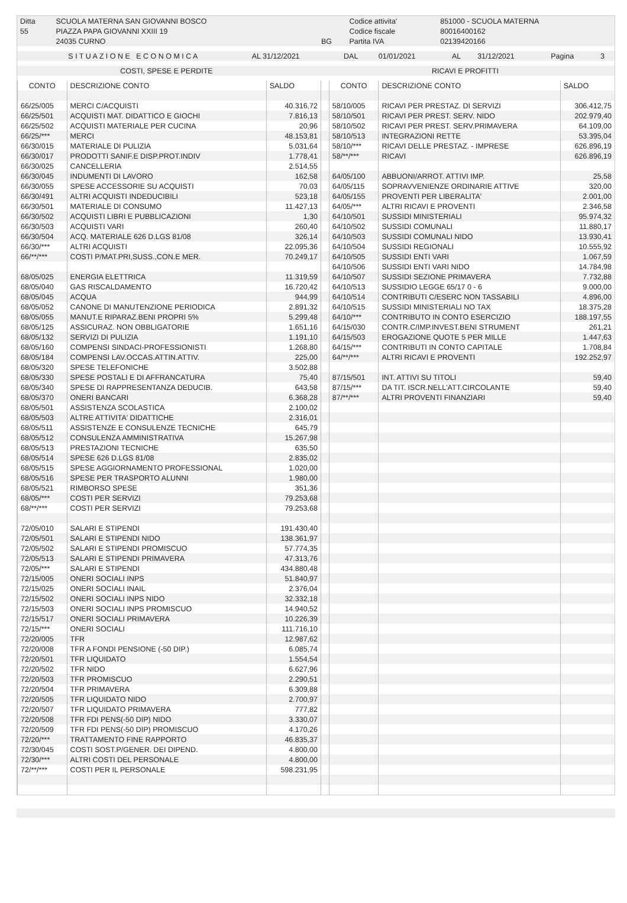| Ditta | SCUOLA MATERNA SAN GIOVANNI BOSCO | | Codice attivita' | 851000 - SCUOLA MATERNA |
| 55 | PIAZZA PAPA GIOVANNI XXIII 19 | | Codice fiscale | 80016400162 |
| | 24035 CURNO | BG | Partita IVA | 02139420166 |
| S I T U A Z I O N E E C O N O M I C A | AL 31/12/2021 | DAL | 01/01/2021 | AL | 31/12/2021 | Pagina | 3 |
| COSTI, SPESE E PERDITE | RICAVI E PROFITTI |
| CONTO | DESCRIZIONE CONTO | SALDO | | CONTO | DESCRIZIONE CONTO | SALDO |
| 66/25/005 | MERCI C/ACQUISTI | 40.316,72 | | 58/10/005 | RICAVI PER PRESTAZ. DI SERVIZI | 306.412,75 |
| 66/25/501 | ACQUISTI MAT. DIDATTICO E GIOCHI | 7.816,13 | | 58/10/501 | RICAVI PER PREST. SERV. NIDO | 202.979,40 |
| 66/25/502 | ACQUISTI MATERIALE PER CUCINA | 20,96 | | 58/10/502 | RICAVI PER PREST. SERV.PRIMAVERA | 64.109,00 |
| 66/25/*** | MERCI | 48.153,81 | | 58/10/513 | INTEGRAZIONI RETTE | 53.395,04 |
| 66/30/015 | MATERIALE DI PULIZIA | 5.031,64 | | 58/10/*** | RICAVI DELLE PRESTAZ. - IMPRESE | 626.896,19 |
| 66/30/017 | PRODOTTI SANIF.E DISP.PROT.INDIV | 1.778,41 | | 58/**/*** | RICAVI | 626.896,19 |
| 66/30/025 | CANCELLERIA | 2.514,55 | | | | |
| 66/30/045 | INDUMENTI DI LAVORO | 162,58 | | 64/05/100 | ABBUONI/ARROT. ATTIVI IMP. | 25,58 |
| 66/30/055 | SPESE ACCESSORIE SU ACQUISTI | 70,03 | | 64/05/115 | SOPRAVVENIENZE ORDINARIE ATTIVE | 320,00 |
| 66/30/491 | ALTRI ACQUISTI INDEDUCIBILI | 523,18 | | 64/05/155 | PROVENTI PER LIBERALITA' | 2.001,00 |
| 66/30/501 | MATERIALE DI CONSUMO | 11.427,13 | | 64/05/*** | ALTRI RICAVI E PROVENTI | 2.346,58 |
| 66/30/502 | ACQUISTI LIBRI E PUBBLICAZIONI | 1,30 | | 64/10/501 | SUSSIDI MINISTERIALI | 95.974,32 |
| 66/30/503 | ACQUISTI VARI | 260,40 | | 64/10/502 | SUSSIDI COMUNALI | 11.880,17 |
| 66/30/504 | ACQ. MATERIALE 626 D.LGS 81/08 | 326,14 | | 64/10/503 | SUSSIDI COMUNALI NIDO | 13.930,41 |
| 66/30/*** | ALTRI ACQUISTI | 22.095,36 | | 64/10/504 | SUSSIDI REGIONALI | 10.555,92 |
| 66/**/*** | COSTI P/MAT.PRI,SUSS.,CON.E MER. | 70.249,17 | | 64/10/505 | SUSSIDI ENTI VARI | 1.067,59 |
| | | | | 64/10/506 | SUSSIDI ENTI VARI NIDO | 14.784,98 |
| 68/05/025 | ENERGIA ELETTRICA | 11.319,59 | | 64/10/507 | SUSSIDI SEZIONE PRIMAVERA | 7.732,88 |
| 68/05/040 | GAS RISCALDAMENTO | 16.720,42 | | 64/10/513 | SUSSIDIO LEGGE 65/17 0 - 6 | 9.000,00 |
| 68/05/045 | ACQUA | 944,99 | | 64/10/514 | CONTRIBUTI C/ESERC NON TASSABILI | 4.896,00 |
| 68/05/052 | CANONE DI MANUTENZIONE PERIODICA | 2.891,32 | | 64/10/515 | SUSSIDI MINISTERIALI NO TAX | 18.375,28 |
| 68/05/055 | MANUT.E RIPARAZ.BENI PROPRI 5% | 5.299,48 | | 64/10/*** | CONTRIBUTO IN CONTO ESERCIZIO | 188.197,55 |
| 68/05/125 | ASSICURAZ. NON OBBLIGATORIE | 1.651,16 | | 64/15/030 | CONTR.C/IMP.INVEST.BENI STRUMENT | 261,21 |
| 68/05/132 | SERVIZI DI PULIZIA | 1.191,10 | | 64/15/503 | EROGAZIONE QUOTE 5 PER MILLE | 1.447,63 |
| 68/05/160 | COMPENSI SINDACI-PROFESSIONISTI | 1.268,80 | | 64/15/*** | CONTRIBUTI IN CONTO CAPITALE | 1.708,84 |
| 68/05/184 | COMPENSI LAV.OCCAS.ATTIN.ATTIV. | 225,00 | | 64/**/*** | ALTRI RICAVI E PROVENTI | 192.252,97 |
| 68/05/320 | SPESE TELEFONICHE | 3.502,88 | | | | |
| 68/05/330 | SPESE POSTALI E DI AFFRANCATURA | 75,40 | | 87/15/501 | INT. ATTIVI SU TITOLI | 59,40 |
| 68/05/340 | SPESE DI RAPPRESENTANZA DEDUCIB. | 643,58 | | 87/15/*** | DA TIT. ISCR.NELL'ATT.CIRCOLANTE | 59,40 |
| 68/05/370 | ONERI BANCARI | 6.368,28 | | 87/**/*** | ALTRI PROVENTI FINANZIARI | 59,40 |
| 68/05/501 | ASSISTENZA SCOLASTICA | 2.100,02 | | | | |
| 68/05/503 | ALTRE ATTIVITA' DIDATTICHE | 2.316,01 | | | | |
| 68/05/511 | ASSISTENZE E CONSULENZE TECNICHE | 645,79 | | | | |
| 68/05/512 | CONSULENZA AMMINISTRATIVA | 15.267,98 | | | | |
| 68/05/513 | PRESTAZIONI TECNICHE | 635,50 | | | | |
| 68/05/514 | SPESE 626 D.LGS 81/08 | 2.835,02 | | | | |
| 68/05/515 | SPESE AGGIORNAMENTO PROFESSIONAL | 1.020,00 | | | | |
| 68/05/516 | SPESE PER TRASPORTO ALUNNI | 1.980,00 | | | | |
| 68/05/521 | RIMBORSO SPESE | 351,36 | | | | |
| 68/05/*** | COSTI PER SERVIZI | 79.253,68 | | | | |
| 68/**/*** | COSTI PER SERVIZI | 79.253,68 | | | | |
| 72/05/010 | SALARI E STIPENDI | 191.430,40 | | | | |
| 72/05/501 | SALARI E STIPENDI NIDO | 138.361,97 | | | | |
| 72/05/502 | SALARI E STIPENDI PROMISCUO | 57.774,35 | | | | |
| 72/05/513 | SALARI E STIPENDI PRIMAVERA | 47.313,76 | | | | |
| 72/05/*** | SALARI E STIPENDI | 434.880,48 | | | | |
| 72/15/005 | ONERI SOCIALI INPS | 51.840,97 | | | | |
| 72/15/025 | ONERI SOCIALI INAIL | 2.376,04 | | | | |
| 72/15/502 | ONERI SOCIALI INPS NIDO | 32.332,18 | | | | |
| 72/15/503 | ONERI SOCIALI INPS PROMISCUO | 14.940,52 | | | | |
| 72/15/517 | ONERI SOCIALI PRIMAVERA | 10.226,39 | | | | |
| 72/15/*** | ONERI SOCIALI | 111.716,10 | | | | |
| 72/20/005 | TFR | 12.987,62 | | | | |
| 72/20/008 | TFR A FONDI PENSIONE (-50 DIP.) | 6.085,74 | | | | |
| 72/20/501 | TFR LIQUIDATO | 1.554,54 | | | | |
| 72/20/502 | TFR NIDO | 6.627,96 | | | | |
| 72/20/503 | TFR PROMISCUO | 2.290,51 | | | | |
| 72/20/504 | TFR PRIMAVERA | 6.309,88 | | | | |
| 72/20/505 | TFR LIQUIDATO NIDO | 2.700,97 | | | | |
| 72/20/507 | TFR LIQUIDATO PRIMAVERA | 777,82 | | | | |
| 72/20/508 | TFR FDI PENS(-50 DIP) NIDO | 3.330,07 | | | | |
| 72/20/509 | TFR FDI PENS(-50 DIP) PROMISCUO | 4.170,26 | | | | |
| 72/20/*** | TRATTAMENTO FINE RAPPORTO | 46.835,37 | | | | |
| 72/30/045 | COSTI SOST.P/GENER. DEI DIPEND. | 4.800,00 | | | | |
| 72/30/*** | ALTRI COSTI DEL PERSONALE | 4.800,00 | | | | |
| 72/**/*** | COSTI PER IL PERSONALE | 598.231,95 | | | | |